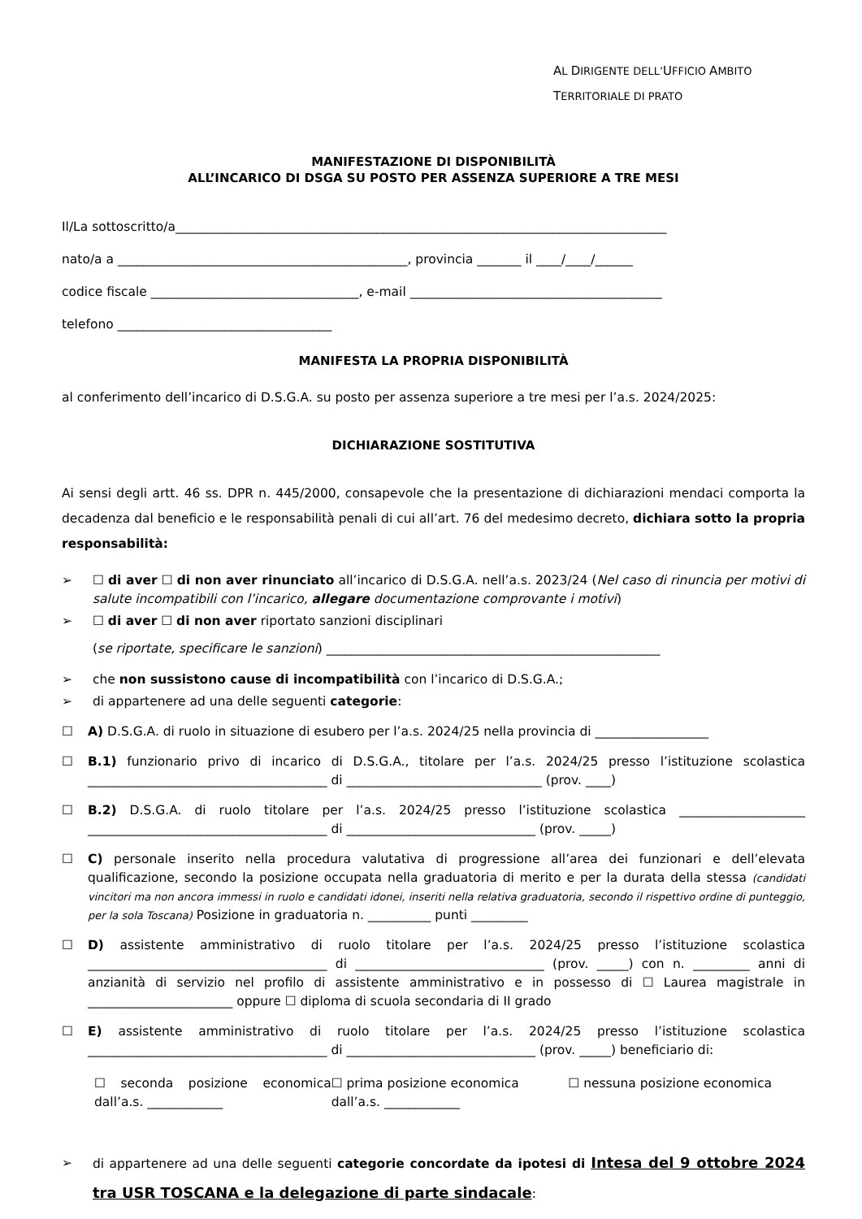AL DIRIGENTE DELL’UFFICIO AMBITO
TERRITORIALE DI PRATO
MANIFESTAZIONE DI DISPONIBILITÀ
ALL’INCARICO DI DSGA SU POSTO PER ASSENZA SUPERIORE A TRE MESI
Il/La sottoscritto/a______________________________________________________________________________
nato/a a ______________________________________________, provincia _______ il ____/____/______
codice fiscale _________________________________, e-mail ________________________________________
telefono __________________________________
MANIFESTA LA PROPRIA DISPONIBILITÀ
al conferimento dell’incarico di D.S.G.A. su posto per assenza superiore a tre mesi per l’a.s. 2024/2025:
DICHIARAZIONE SOSTITUTIVA
Ai sensi degli artt. 46 ss. DPR n. 445/2000, consapevole che la presentazione di dichiarazioni mendaci comporta la decadenza dal beneficio e le responsabilità penali di cui all’art. 76 del medesimo decreto, dichiara sotto la propria responsabilità:
➢ ☐ di aver ☐ di non aver rinunciato all’incarico di D.S.G.A. nell’a.s. 2023/24 (Nel caso di rinuncia per motivi di salute incompatibili con l’incarico, allegare documentazione comprovante i motivi)
➢ ☐ di aver ☐ di non aver riportato sanzioni disciplinari
(se riportate, specificare le sanzioni) _____________________________________________________
➢ che non sussistono cause di incompatibilità con l’incarico di D.S.G.A.;
➢ di appartenere ad una delle seguenti categorie:
☐ A) D.S.G.A. di ruolo in situazione di esubero per l’a.s. 2024/25 nella provincia di __________________
☐ B.1) funzionario privo di incarico di D.S.G.A., titolare per l’a.s. 2024/25 presso l’istituzione scolastica ______________________________________ di _______________________________ (prov. ____)
☐ B.2) D.S.G.A. di ruolo titolare per l’a.s. 2024/25 presso l’istituzione scolastica ____________________ ______________________________________ di ______________________________ (prov. _____)
☐ C) personale inserito nella procedura valutativa di progressione all’area dei funzionari e dell’elevata qualificazione, secondo la posizione occupata nella graduatoria di merito e per la durata della stessa (candidati vincitori ma non ancora immessi in ruolo e candidati idonei, inseriti nella relativa graduatoria, secondo il rispettivo ordine di punteggio, per la sola Toscana) Posizione in graduatoria n. __________ punti _________
☐ D) assistente amministrativo di ruolo titolare per l’a.s. 2024/25 presso l’istituzione scolastica ______________________________________ di ______________________________ (prov. _____) con n. _________ anni di anzianità di servizio nel profilo di assistente amministrativo e in possesso di ☐ Laurea magistrale in _______________________ oppure ☐ diploma di scuola secondaria di II grado
☐ E) assistente amministrativo di ruolo titolare per l’a.s. 2024/25 presso l’istituzione scolastica ______________________________________ di ______________________________ (prov. _____) beneficiario di:
☐ seconda posizione economica dall’a.s. ____________
☐ prima posizione economica
dall’a.s. ____________
☐ nessuna posizione economica
➢ di appartenere ad una delle seguenti categorie concordate da ipotesi di Intesa del 9 ottobre 2024 tra USR TOSCANA e la delegazione di parte sindacale: